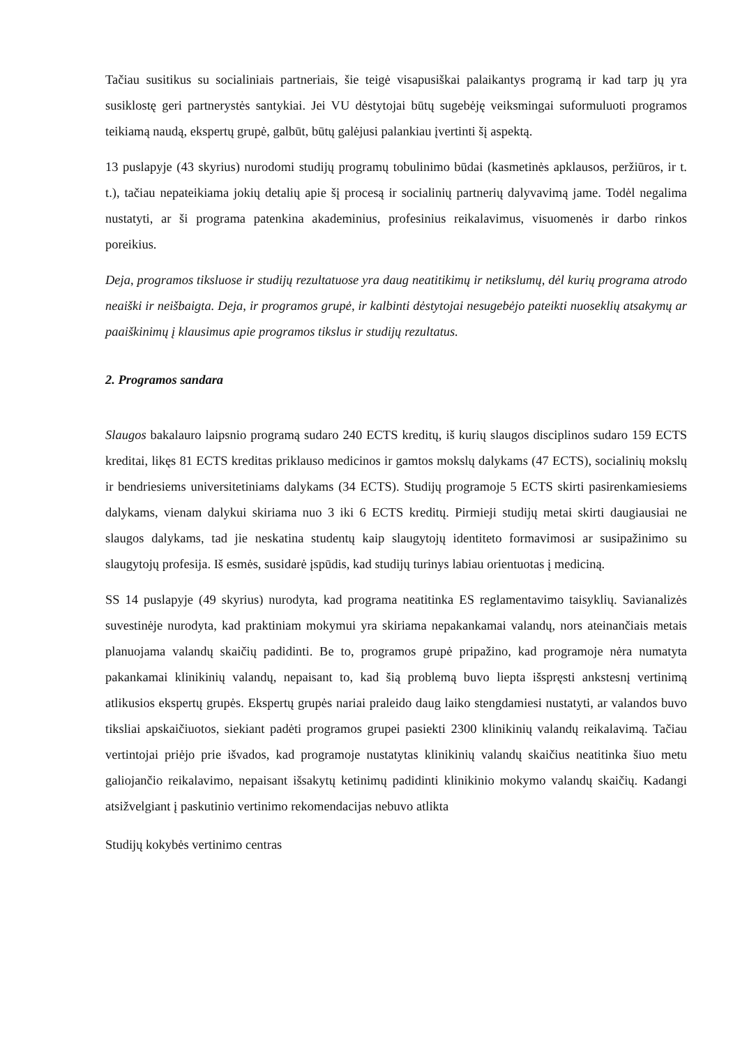Tačiau susitikus su socialiniais partneriais, šie teigė visapusiškai palaikantys programą ir kad tarp jų yra susiklostę geri partnerystės santykiai. Jei VU dėstytojai būtų sugebėję veiksmingai suformuluoti programos teikiamą naudą, ekspertų grupė, galbūt, būtų galėjusi palankiau įvertinti šį aspektą.
13 puslapyje (43 skyrius) nurodomi studijų programų tobulinimo būdai (kasmetinės apklausos, peržiūros, ir t. t.), tačiau nepateikiama jokių detalių apie šį procesą ir socialinių partnerių dalyvavimą jame. Todėl negalima nustatyti, ar ši programa patenkina akademinius, profesinius reikalavimus, visuomenės ir darbo rinkos poreikius.
Deja, programos tiksluose ir studijų rezultatuose yra daug neatitikimų ir netikslumų, dėl kurių programa atrodo neaiški ir neišbaigta. Deja, ir programos grupė, ir kalbinti dėstytojai nesugebėjo pateikti nuoseklių atsakymų ar paaiškinimų į klausimus apie programos tikslus ir studijų rezultatus.
2. Programos sandara
Slaugos bakalauro laipsnio programą sudaro 240 ECTS kreditų, iš kurių slaugos disciplinos sudaro 159 ECTS kreditai, likęs 81 ECTS kreditas priklauso medicinos ir gamtos mokslų dalykams (47 ECTS), socialinių mokslų ir bendriesiems universitetiniams dalykams (34 ECTS). Studijų programoje 5 ECTS skirti pasirenkamiesiems dalykams, vienam dalykui skiriama nuo 3 iki 6 ECTS kreditų. Pirmieji studijų metai skirti daugiausiai ne slaugos dalykams, tad jie neskatina studentų kaip slaugytojų identiteto formavimosi ar susipažinimo su slaugytojų profesija. Iš esmės, susidarė įspūdis, kad studijų turinys labiau orientuotas į mediciną.
SS 14 puslapyje (49 skyrius) nurodyta, kad programa neatitinka ES reglamentavimo taisyklių. Savianalizės suvestinėje nurodyta, kad praktiniam mokymui yra skiriama nepakankamai valandų, nors ateinančiais metais planuojama valandų skaičių padidinti. Be to, programos grupė pripažino, kad programoje nėra numatyta pakankamai klinikinių valandų, nepaisant to, kad šią problemą buvo liepta išspręsti ankstesnį vertinimą atlikusios ekspertų grupės. Ekspertų grupės nariai praleido daug laiko stengdamiesi nustatyti, ar valandos buvo tiksliai apskaičiuotos, siekiant padėti programos grupei pasiekti 2300 klinikinių valandų reikalavimą. Tačiau vertintojai priėjo prie išvados, kad programoje nustatytas klinikinių valandų skaičius neatitinka šiuo metu galiojančio reikalavimo, nepaisant išsakytų ketinimų padidinti klinikinio mokymo valandų skaičių. Kadangi atsižvelgiant į paskutinio vertinimo rekomendacijas nebuvo atlikta
Studijų kokybės vertinimo centras